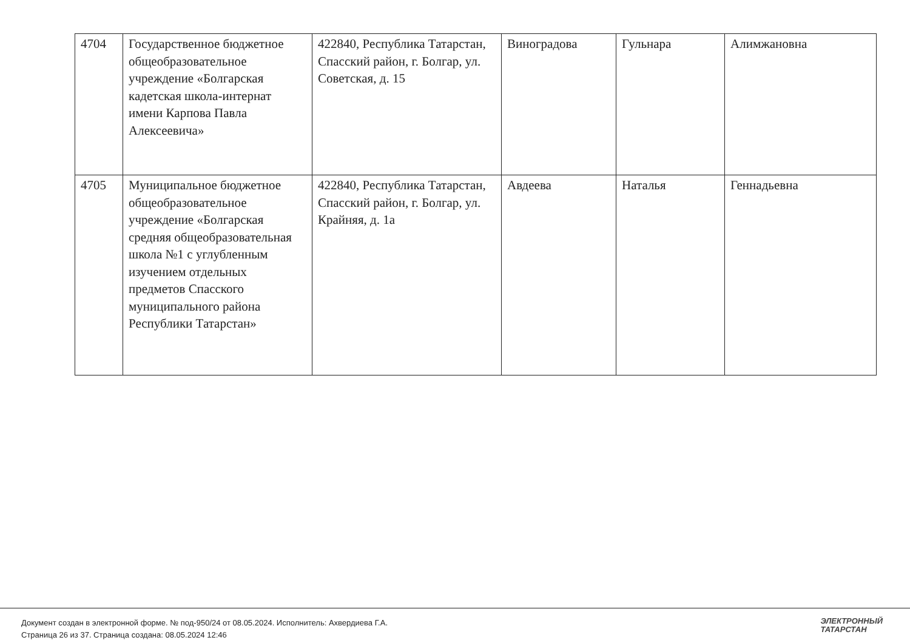| 4704 | Государственное бюджетное общеобразовательное учреждение «Болгарская кадетская школа-интернат имени Карпова Павла Алексеевича» | 422840, Республика Татарстан, Спасский район, г. Болгар, ул. Советская, д. 15 | Виноградова | Гульнара | Алимжановна |
| 4705 | Муниципальное бюджетное общеобразовательное учреждение «Болгарская средняя общеобразовательная школа №1 с углубленным изучением отдельных предметов Спасского муниципального района Республики Татарстан» | 422840, Республика Татарстан, Спасский район, г. Болгар, ул. Крайняя, д. 1а | Авдеева | Наталья | Геннадьевна |
Документ создан в электронной форме. № под-950/24 от 08.05.2024. Исполнитель: Ахвердиева Г.А.
Страница 26 из 37. Страница создана: 08.05.2024 12:46
ЭЛЕКТРОННЫЙ
ТАТАРСТАН